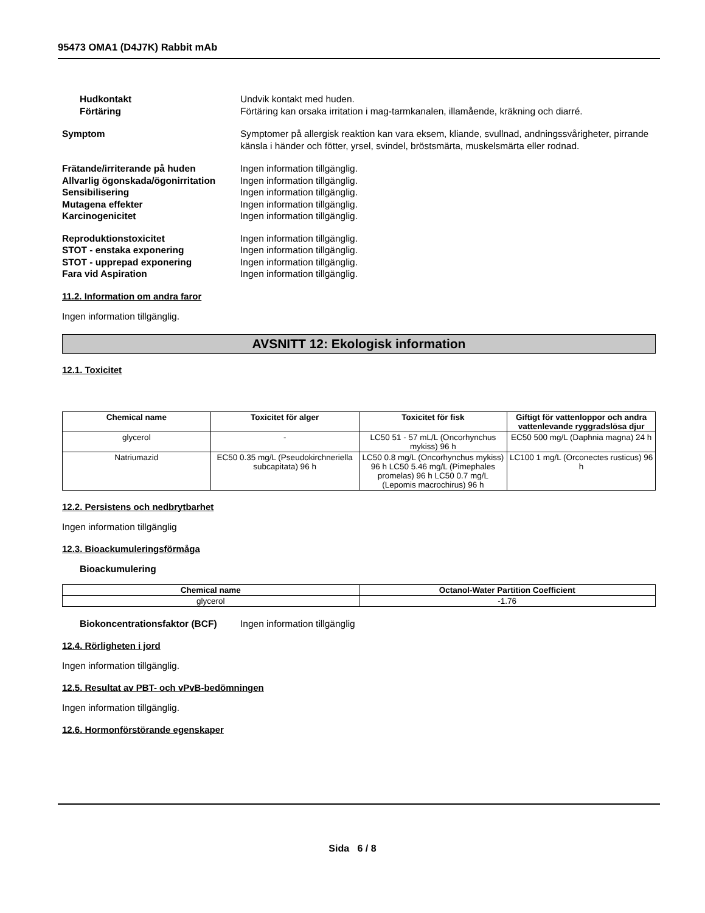95473 OMA1 (D4J7K) Rabbit mAb
Hudkontakt Undvik kontakt med huden.
Förtäring Förtäring kan orsaka irritation i mag-tarmkanalen, illamående, kräkning och diarré.
Symptom Symptomer på allergisk reaktion kan vara eksem, kliande, svullnad, andningssvårigheter, pirrande känsla i händer och fötter, yrsel, svindel, bröstsmärta, muskelsmärta eller rodnad.
Frätande/irriterande på huden Ingen information tillgänglig.
Allvarlig ögonskada/ögonirritation
Ingen information tillgänglig.
Sensibilisering Ingen information tillgänglig.
Mutagena effekter Ingen information tillgänglig.
Karcinogenicitet Ingen information tillgänglig.
Reproduktionstoxicitet Ingen information tillgänglig.
STOT - enstaka exponering Ingen information tillgänglig.
STOT - upprepad exponering Ingen information tillgänglig.
Fara vid Aspiration Ingen information tillgänglig.
11.2. Information om andra faror
Ingen information tillgänglig.
AVSNITT 12: Ekologisk information
12.1. Toxicitet
| Chemical name | Toxicitet för alger | Toxicitet för fisk | Giftigt för vattenloppor och andra vattenlevande ryggradslösa djur |
| --- | --- | --- | --- |
| glycerol | - | LC50 51 - 57 mL/L (Oncorhynchus mykiss) 96 h | EC50 500 mg/L (Daphnia magna) 24 h |
| Natriumazid | EC50 0.35 mg/L (Pseudokirchneriella subcapitata) 96 h | LC50 0.8 mg/L (Oncorhynchus mykiss) 96 h LC50 5.46 mg/L (Pimephales promelas) 96 h LC50 0.7 mg/L (Lepomis macrochirus) 96 h | LC100 1 mg/L (Orconectes rusticus) 96 h |
12.2. Persistens och nedbrytbarhet
Ingen information tillgänglig
12.3. Bioackumuleringsförmåga
Bioackumulering
| Chemical name | Octanol-Water Partition Coefficient |
| --- | --- |
| glycerol | -1.76 |
Biokoncentrationsfaktor (BCF)
Ingen information tillgänglig
12.4. Rörligheten i jord
Ingen information tillgänglig.
12.5. Resultat av PBT- och vPvB-bedömningen
Ingen information tillgänglig.
12.6. Hormonförstörande egenskaper
Sida 6 / 8